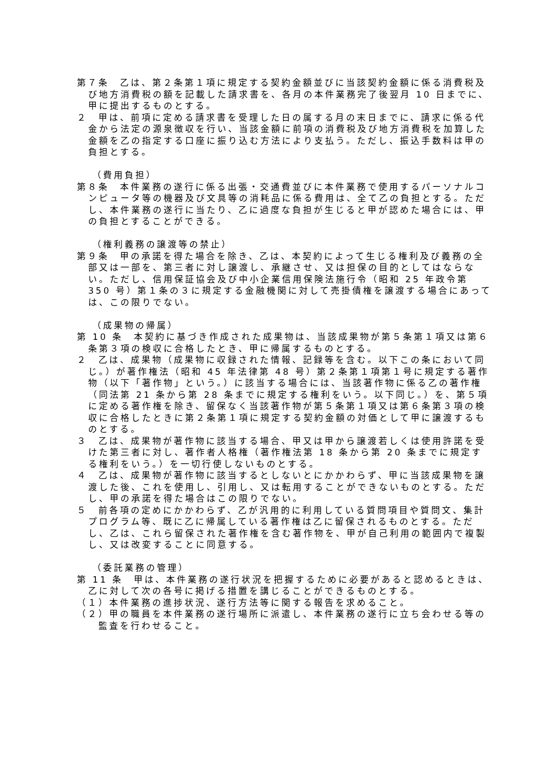第７条　乙は、第２条第１項に規定する契約金額並びに当該契約金額に係る消費税及び地方消費税の額を記載した請求書を、各月の本件業務完了後翌月 10 日までに、甲に提出するものとする。
２　甲は、前項に定める請求書を受理した日の属する月の末日までに、請求に係る代金から法定の源泉徴収を行い、当該金額に前項の消費税及び地方消費税を加算した金額を乙の指定する口座に振り込む方法により支払う。ただし、振込手数料は甲の負担とする。
（費用負担）
第８条　本件業務の遂行に係る出張・交通費並びに本件業務で使用するパーソナルコンピュータ等の機器及び文具等の消耗品に係る費用は、全て乙の負担とする。ただし、本件業務の遂行に当たり、乙に過度な負担が生じると甲が認めた場合には、甲の負担とすることができる。
（権利義務の譲渡等の禁止）
第９条　甲の承諾を得た場合を除き、乙は、本契約によって生じる権利及び義務の全部又は一部を、第三者に対し譲渡し、承継させ、又は担保の目的としてはならない。ただし、信用保証協会及び中小企業信用保険法施行令（昭和 25 年政令第 350 号）第１条の３に規定する金融機関に対して売掛債権を譲渡する場合にあっては、この限りでない。
（成果物の帰属）
第 10 条　本契約に基づき作成された成果物は、当該成果物が第５条第１項又は第６条第３項の検収に合格したとき、甲に帰属するものとする。
２　乙は、成果物（成果物に収録された情報、記録等を含む。以下この条において同じ。）が著作権法（昭和 45 年法律第 48 号）第２条第１項第１号に規定する著作物（以下「著作物」という。）に該当する場合には、当該著作物に係る乙の著作権（同法第 21 条から第 28 条までに規定する権利をいう。以下同じ。）を、第５項に定める著作権を除き、留保なく当該著作物が第５条第１項又は第６条第３項の検収に合格したときに第２条第１項に規定する契約金額の対価として甲に譲渡するものとする。
３　乙は、成果物が著作物に該当する場合、甲又は甲から譲渡若しくは使用許諾を受けた第三者に対し、著作者人格権（著作権法第 18 条から第 20 条までに規定する権利をいう。）を一切行使しないものとする。
４　乙は、成果物が著作物に該当するとしないとにかかわらず、甲に当該成果物を譲渡した後、これを使用し、引用し、又は転用することができないものとする。ただし、甲の承諾を得た場合はこの限りでない。
５　前各項の定めにかかわらず、乙が汎用的に利用している質問項目や質問文、集計プログラム等、既に乙に帰属している著作権は乙に留保されるものとする。ただし、乙は、これら留保された著作権を含む著作物を、甲が自己利用の範囲内で複製し、又は改変することに同意する。
（委託業務の管理）
第 11 条　甲は、本件業務の遂行状況を把握するために必要があると認めるときは、乙に対して次の各号に掲げる措置を講じることができるものとする。
（１）本件業務の進捗状況、遂行方法等に関する報告を求めること。
（２）甲の職員を本件業務の遂行場所に派遣し、本件業務の遂行に立ち会わせる等の監査を行わせること。